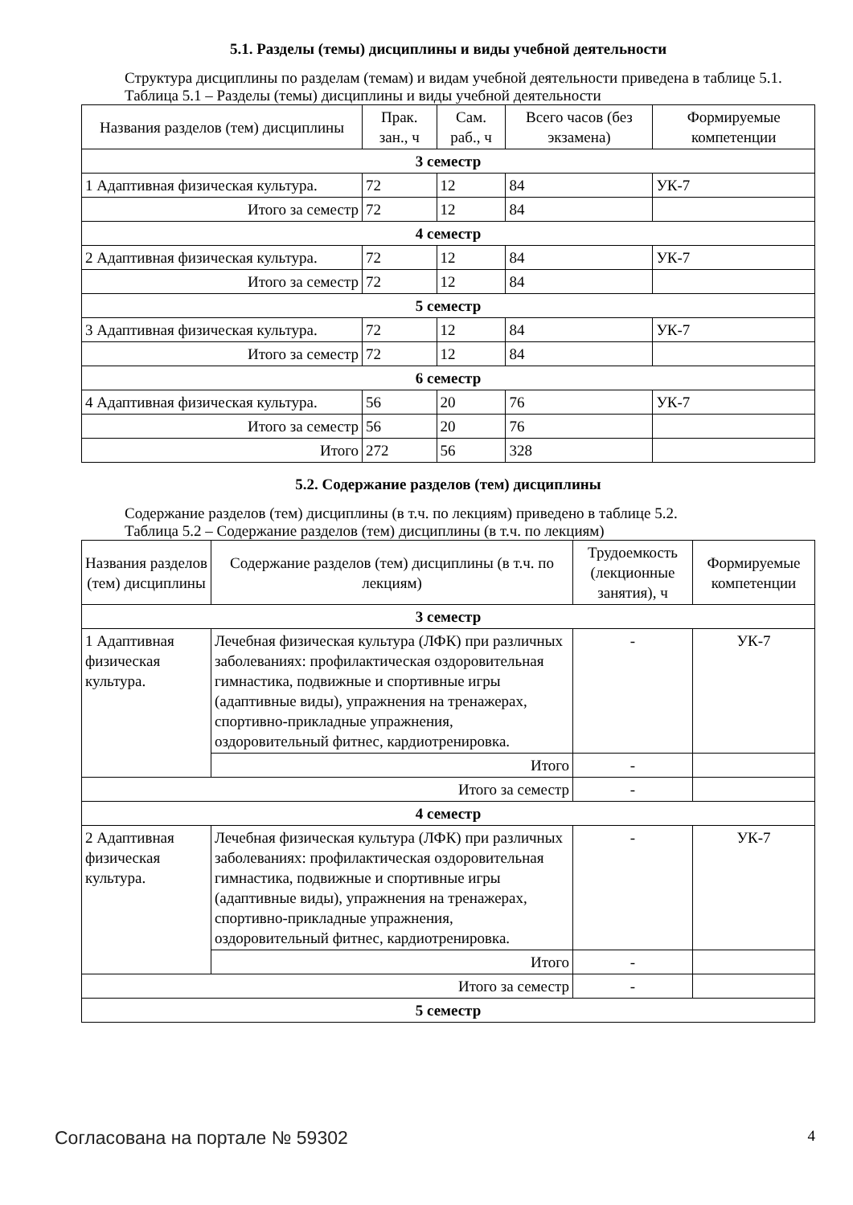5.1. Разделы (темы) дисциплины и виды учебной деятельности
Структура дисциплины по разделам (темам) и видам учебной деятельности приведена в таблице 5.1.
Таблица 5.1 – Разделы (темы) дисциплины и виды учебной деятельности
| Названия разделов (тем) дисциплины | Прак. зан., ч | Сам. раб., ч | Всего часов (без экзамена) | Формируемые компетенции |
| --- | --- | --- | --- | --- |
| 3 семестр | | | | |
| 1 Адаптивная физическая культура. | 72 | 12 | 84 | УК-7 |
| Итого за семестр | 72 | 12 | 84 | |
| 4 семестр | | | | |
| 2 Адаптивная физическая культура. | 72 | 12 | 84 | УК-7 |
| Итого за семестр | 72 | 12 | 84 | |
| 5 семестр | | | | |
| 3 Адаптивная физическая культура. | 72 | 12 | 84 | УК-7 |
| Итого за семестр | 72 | 12 | 84 | |
| 6 семестр | | | | |
| 4 Адаптивная физическая культура. | 56 | 20 | 76 | УК-7 |
| Итого за семестр | 56 | 20 | 76 | |
| Итого | 272 | 56 | 328 | |
5.2. Содержание разделов (тем) дисциплины
Содержание разделов (тем) дисциплины (в т.ч. по лекциям) приведено в таблице 5.2.
Таблица 5.2 – Содержание разделов (тем) дисциплины (в т.ч. по лекциям)
| Названия разделов (тем) дисциплины | Содержание разделов (тем) дисциплины (в т.ч. по лекциям) | Трудоемкость (лекционные занятия), ч | Формируемые компетенции |
| --- | --- | --- | --- |
| 3 семестр | | | |
| 1 Адаптивная физическая культура. | Лечебная физическая культура (ЛФК) при различных заболеваниях: профилактическая оздоровительная гимнастика, подвижные и спортивные игры (адаптивные виды), упражнения на тренажерах, спортивно-прикладные упражнения, оздоровительный фитнес, кардиотренировка. | - | УК-7 |
| | Итого | - | |
| Итого за семестр | | - | |
| 4 семестр | | | |
| 2 Адаптивная физическая культура. | Лечебная физическая культура (ЛФК) при различных заболеваниях: профилактическая оздоровительная гимнастика, подвижные и спортивные игры (адаптивные виды), упражнения на тренажерах, спортивно-прикладные упражнения, оздоровительный фитнес, кардиотренировка. | - | УК-7 |
| | Итого | - | |
| Итого за семестр | | - | |
| 5 семестр | | | |
Согласована на портале № 59302 4